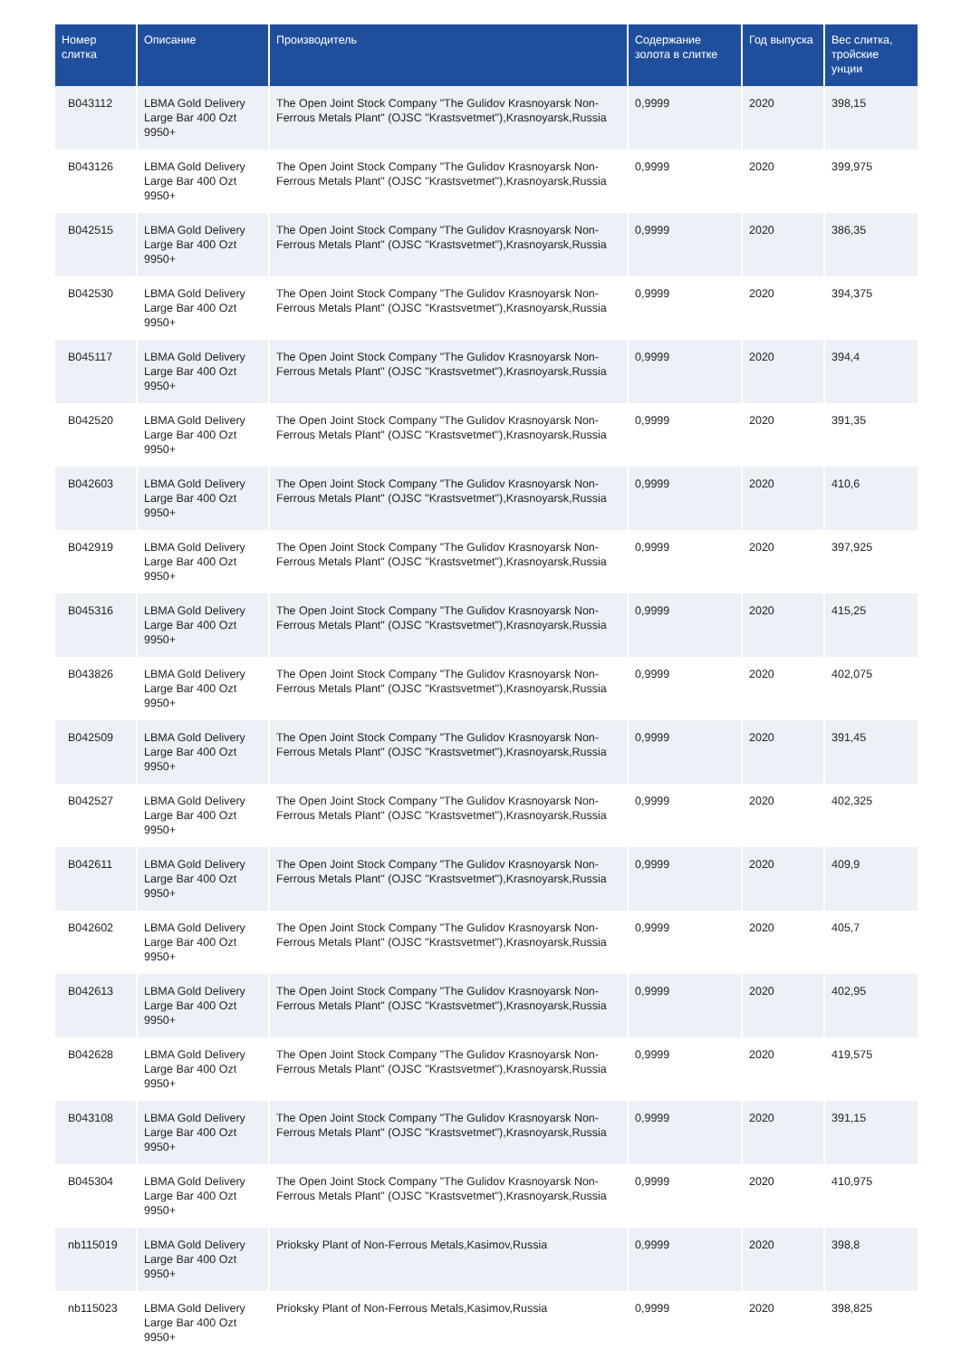| Номер слитка | Описание | Производитель | Содержание золота в слитке | Год выпуска | Вес слитка, тройские унции |
| --- | --- | --- | --- | --- | --- |
| B043112 | LBMA Gold Delivery Large Bar 400 Ozt 9950+ | The Open Joint Stock Company "The Gulidov Krasnoyarsk Non-Ferrous Metals Plant" (OJSC "Krastsvetmet"),Krasnoyarsk,Russia | 0,9999 | 2020 | 398,15 |
| B043126 | LBMA Gold Delivery Large Bar 400 Ozt 9950+ | The Open Joint Stock Company "The Gulidov Krasnoyarsk Non-Ferrous Metals Plant" (OJSC "Krastsvetmet"),Krasnoyarsk,Russia | 0,9999 | 2020 | 399,975 |
| B042515 | LBMA Gold Delivery Large Bar 400 Ozt 9950+ | The Open Joint Stock Company "The Gulidov Krasnoyarsk Non-Ferrous Metals Plant" (OJSC "Krastsvetmet"),Krasnoyarsk,Russia | 0,9999 | 2020 | 386,35 |
| B042530 | LBMA Gold Delivery Large Bar 400 Ozt 9950+ | The Open Joint Stock Company "The Gulidov Krasnoyarsk Non-Ferrous Metals Plant" (OJSC "Krastsvetmet"),Krasnoyarsk,Russia | 0,9999 | 2020 | 394,375 |
| B045117 | LBMA Gold Delivery Large Bar 400 Ozt 9950+ | The Open Joint Stock Company "The Gulidov Krasnoyarsk Non-Ferrous Metals Plant" (OJSC "Krastsvetmet"),Krasnoyarsk,Russia | 0,9999 | 2020 | 394,4 |
| B042520 | LBMA Gold Delivery Large Bar 400 Ozt 9950+ | The Open Joint Stock Company "The Gulidov Krasnoyarsk Non-Ferrous Metals Plant" (OJSC "Krastsvetmet"),Krasnoyarsk,Russia | 0,9999 | 2020 | 391,35 |
| B042603 | LBMA Gold Delivery Large Bar 400 Ozt 9950+ | The Open Joint Stock Company "The Gulidov Krasnoyarsk Non-Ferrous Metals Plant" (OJSC "Krastsvetmet"),Krasnoyarsk,Russia | 0,9999 | 2020 | 410,6 |
| B042919 | LBMA Gold Delivery Large Bar 400 Ozt 9950+ | The Open Joint Stock Company "The Gulidov Krasnoyarsk Non-Ferrous Metals Plant" (OJSC "Krastsvetmet"),Krasnoyarsk,Russia | 0,9999 | 2020 | 397,925 |
| B045316 | LBMA Gold Delivery Large Bar 400 Ozt 9950+ | The Open Joint Stock Company "The Gulidov Krasnoyarsk Non-Ferrous Metals Plant" (OJSC "Krastsvetmet"),Krasnoyarsk,Russia | 0,9999 | 2020 | 415,25 |
| B043826 | LBMA Gold Delivery Large Bar 400 Ozt 9950+ | The Open Joint Stock Company "The Gulidov Krasnoyarsk Non-Ferrous Metals Plant" (OJSC "Krastsvetmet"),Krasnoyarsk,Russia | 0,9999 | 2020 | 402,075 |
| B042509 | LBMA Gold Delivery Large Bar 400 Ozt 9950+ | The Open Joint Stock Company "The Gulidov Krasnoyarsk Non-Ferrous Metals Plant" (OJSC "Krastsvetmet"),Krasnoyarsk,Russia | 0,9999 | 2020 | 391,45 |
| B042527 | LBMA Gold Delivery Large Bar 400 Ozt 9950+ | The Open Joint Stock Company "The Gulidov Krasnoyarsk Non-Ferrous Metals Plant" (OJSC "Krastsvetmet"),Krasnoyarsk,Russia | 0,9999 | 2020 | 402,325 |
| B042611 | LBMA Gold Delivery Large Bar 400 Ozt 9950+ | The Open Joint Stock Company "The Gulidov Krasnoyarsk Non-Ferrous Metals Plant" (OJSC "Krastsvetmet"),Krasnoyarsk,Russia | 0,9999 | 2020 | 409,9 |
| B042602 | LBMA Gold Delivery Large Bar 400 Ozt 9950+ | The Open Joint Stock Company "The Gulidov Krasnoyarsk Non-Ferrous Metals Plant" (OJSC "Krastsvetmet"),Krasnoyarsk,Russia | 0,9999 | 2020 | 405,7 |
| B042613 | LBMA Gold Delivery Large Bar 400 Ozt 9950+ | The Open Joint Stock Company "The Gulidov Krasnoyarsk Non-Ferrous Metals Plant" (OJSC "Krastsvetmet"),Krasnoyarsk,Russia | 0,9999 | 2020 | 402,95 |
| B042628 | LBMA Gold Delivery Large Bar 400 Ozt 9950+ | The Open Joint Stock Company "The Gulidov Krasnoyarsk Non-Ferrous Metals Plant" (OJSC "Krastsvetmet"),Krasnoyarsk,Russia | 0,9999 | 2020 | 419,575 |
| B043108 | LBMA Gold Delivery Large Bar 400 Ozt 9950+ | The Open Joint Stock Company "The Gulidov Krasnoyarsk Non-Ferrous Metals Plant" (OJSC "Krastsvetmet"),Krasnoyarsk,Russia | 0,9999 | 2020 | 391,15 |
| B045304 | LBMA Gold Delivery Large Bar 400 Ozt 9950+ | The Open Joint Stock Company "The Gulidov Krasnoyarsk Non-Ferrous Metals Plant" (OJSC "Krastsvetmet"),Krasnoyarsk,Russia | 0,9999 | 2020 | 410,975 |
| nb115019 | LBMA Gold Delivery Large Bar 400 Ozt 9950+ | Prioksky Plant of Non-Ferrous Metals,Kasimov,Russia | 0,9999 | 2020 | 398,8 |
| nb115023 | LBMA Gold Delivery Large Bar 400 Ozt 9950+ | Prioksky Plant of Non-Ferrous Metals,Kasimov,Russia | 0,9999 | 2020 | 398,825 |